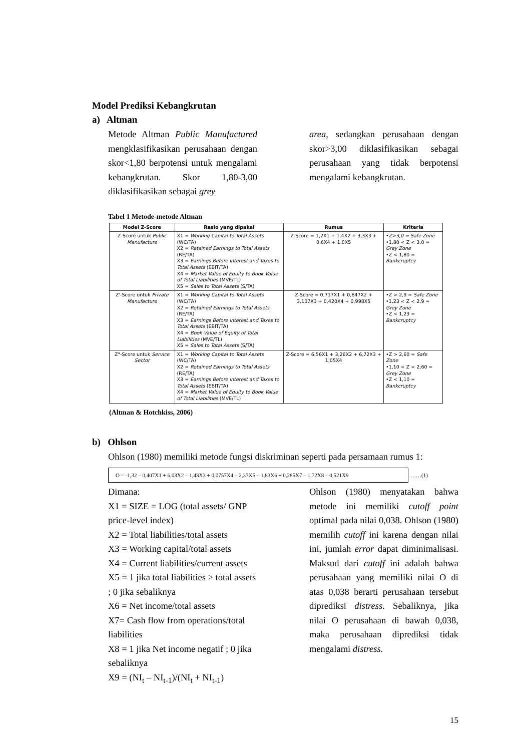Model Prediksi Kebangkrutan
a) Altman
Metode Altman Public Manufactured mengklasifikasikan perusahaan dengan skor<1,80 berpotensi untuk mengalami kebangkrutan. Skor 1,80-3,00 diklasifikasikan sebagai grey
area, sedangkan perusahaan dengan skor>3,00 diklasifikasikan sebagai perusahaan yang tidak berpotensi mengalami kebangkrutan.
Tabel 1 Metode-metode Altman
| Model Z-Score | Rasio yang dipakai | Rumus | Kriteria |
| --- | --- | --- | --- |
| Z-Score untuk Public Manufacture | X1 = Working Capital to Total Assets (WC/TA) X2 = Retained Earnings to Total Assets (RE/TA) X3 = Earnings Before Interest and Taxes to Total Assets (EBIT/TA) X4 = Market Value of Equity to Book Value of Total Liabilities (MVE/TL) X5 = Sales to Total Assets (S/TA) | Z-Score = 1,2X1 + 1.4X2 + 3,3X3 + 0,6X4 + 1,0X5 | • Z>3,0 = Safe Zone •1,80 < Z < 3,0 = Grey Zone •Z < 1,80 = Bankcruptcy |
| Z'-Score untuk Private Manufacture | X1 = Working Capital to Total Assets (WC/TA) X2 = Retained Earnings to Total Assets (RE/TA) X3 = Earnings Before Interest and Taxes to Total Assets (EBIT/TA) X4 = Book Value of Equity of Total Liabilities (MVE/TL) X5 = Sales to Total Assets (S/TA) | Z-Score = 0,717X1 + 0,847X2 + 3,107X3 + 0,420X4 + 0,998X5 | •Z > 2,9 = Safe Zone •1,23 < Z < 2,9 = Grey Zone •Z < 1,23 = Bankcruptcy |
| Z"-Score untuk Service Sector | X1 = Working Capital to Total Assets (WC/TA) X2 = Retained Earnings to Total Assets (RE/TA) X3 = Earnings Before Interest and Taxes to Total Assets (EBIT/TA) X4 = Market Value of Equity to Book Value of Total Liabilities (MVE/TL) | Z-Score = 6,56X1 + 3,26X2 + 6,72X3 + 1,05X4 | •Z > 2,60 = Safe Zone •1,10 < Z < 2,60 = Grey Zone •Z < 1,10 = Bankcruptcy |
(Altman & Hotchkiss, 2006)
b) Ohlson
Ohlson (1980) memiliki metode fungsi diskriminan seperti pada persamaan rumus 1:
O = -1,32 – 0,407X1 + 6,03X2 – 1,43X3 + 0,0757X4 – 2,37X5 – 1,83X6 + 0,285X7 – 1,72X8 – 0,521X9 ……(1)
Dimana:
X1 = SIZE = LOG (total assets/ GNP price-level index)
X2 = Total liabilities/total assets
X3 = Working capital/total assets
X4 = Current liabilities/current assets
X5 = 1 jika total liabilities > total assets ; 0 jika sebaliknya
X6 = Net income/total assets
X7= Cash flow from operations/total liabilities
X8 = 1 jika Net income negatif ; 0 jika sebaliknya
X9 = (NI<sub>t</sub> – NI<sub>t-1</sub>)/(NI<sub>t</sub> + NI<sub>t-1</sub>)
Ohlson (1980) menyatakan bahwa metode ini memiliki cutoff point optimal pada nilai 0,038. Ohlson (1980) memilih cutoff ini karena dengan nilai ini, jumlah error dapat diminimalisasi. Maksud dari cutoff ini adalah bahwa perusahaan yang memiliki nilai O di atas 0,038 berarti perusahaan tersebut diprediksi distress. Sebaliknya, jika nilai O perusahaan di bawah 0,038, maka perusahaan diprediksi tidak mengalami distress.
15